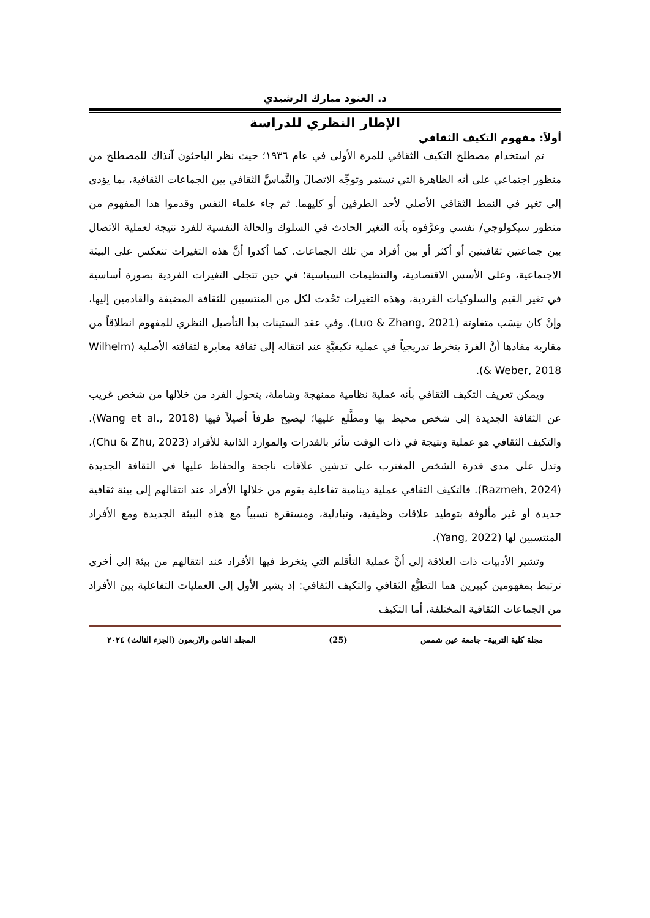د. العنود مبارك الرشيدي
الإطار النظري للدراسة
أولاً: مفهوم التكيف الثقافي
تم استخدام مصطلح التكيف الثقافي للمرة الأولى في عام ١٩٣٦؛ حيث نظر الباحثون آنذاك للمصطلح من منظور اجتماعي على أنه الظاهرة التي تستمر وتوجِّه الاتصالَ والتَّماسَّ الثقافي بين الجماعات الثقافية، بما يؤدى إلى تغير في النمط الثقافي الأصلي لأحد الطرفين أو كليهما. ثم جاء علماء النفس وقدموا هذا المفهوم من منظور سيكولوجي/ نفسي وعرَّفوه بأنه التغير الحادث في السلوك والحالة النفسية للفرد نتيجة لعملية الاتصال بين جماعتين ثقافيتين أو أكثر أو بين أفراد من تلك الجماعات. كما أكدوا أنَّ هذه التغيرات تنعكس على البيئة الاجتماعية، وعلى الأسس الاقتصادية، والتنظيمات السياسية؛ في حين تتجلى التغيرات الفردية بصورة أساسية في تغير القيم والسلوكيات الفردية، وهذه التغيرات تَحْدث لكل من المنتسبين للثقافة المضيفة والقادمين إليها، وإنْ كان بنِسَب متفاوتة (Luo & Zhang, 2021). وفي عقد الستينات بدأ التأصيل النظري للمفهوم انطلاقاً من مقاربة مفادها أنَّ الفردَ ينخرط تدريجياً في عملية تكيفيَّةٍ عند انتقاله إلى ثقافة مغايرة لثقافته الأصلية (Wilhelm & Weber, 2018).
ويمكن تعريف التكيف الثقافي بأنه عملية نظامية ممنهجة وشاملة، يتحول الفرد من خلالها من شخص غريب عن الثقافة الجديدة إلى شخص محيط بها ومطَّلع عليها؛ ليصبح طرفاً أصيلاً فيها (Wang et al., 2018). والتكيف الثقافي هو عملية ونتيجة في ذات الوقت تتأثر بالقدرات والموارد الذاتية للأفراد (Chu & Zhu, 2023)، وتدل على مدى قدرة الشخص المغترب على تدشين علاقات ناجحة والحفاظ عليها في الثقافة الجديدة (Razmeh, 2024). فالتكيف الثقافي عملية دينامية تفاعلية يقوم من خلالها الأفراد عند انتقالهم إلى بيئة ثقافية جديدة أو غير مألوفة بتوطيد علاقات وظيفية، وتبادلية، ومستقرة نسبياً مع هذه البيئة الجديدة ومع الأفراد المنتسبين لها (Yang, 2022).
وتشير الأدبيات ذات العلاقة إلى أنَّ عملية التأقلم التي ينخرط فيها الأفراد عند انتقالهم من بيئة إلى أخرى ترتبط بمفهومين كبيرين هما التطبُّع الثقافي والتكيف الثقافي: إذ يشير الأول إلى العمليات التفاعلية بين الأفراد من الجماعات الثقافية المختلفة، أما التكيف
مجلة كلية التربية– جامعة عين شمس (25) المجلد الثامن والاربعون (الجزء الثالث) ٢٠٢٤